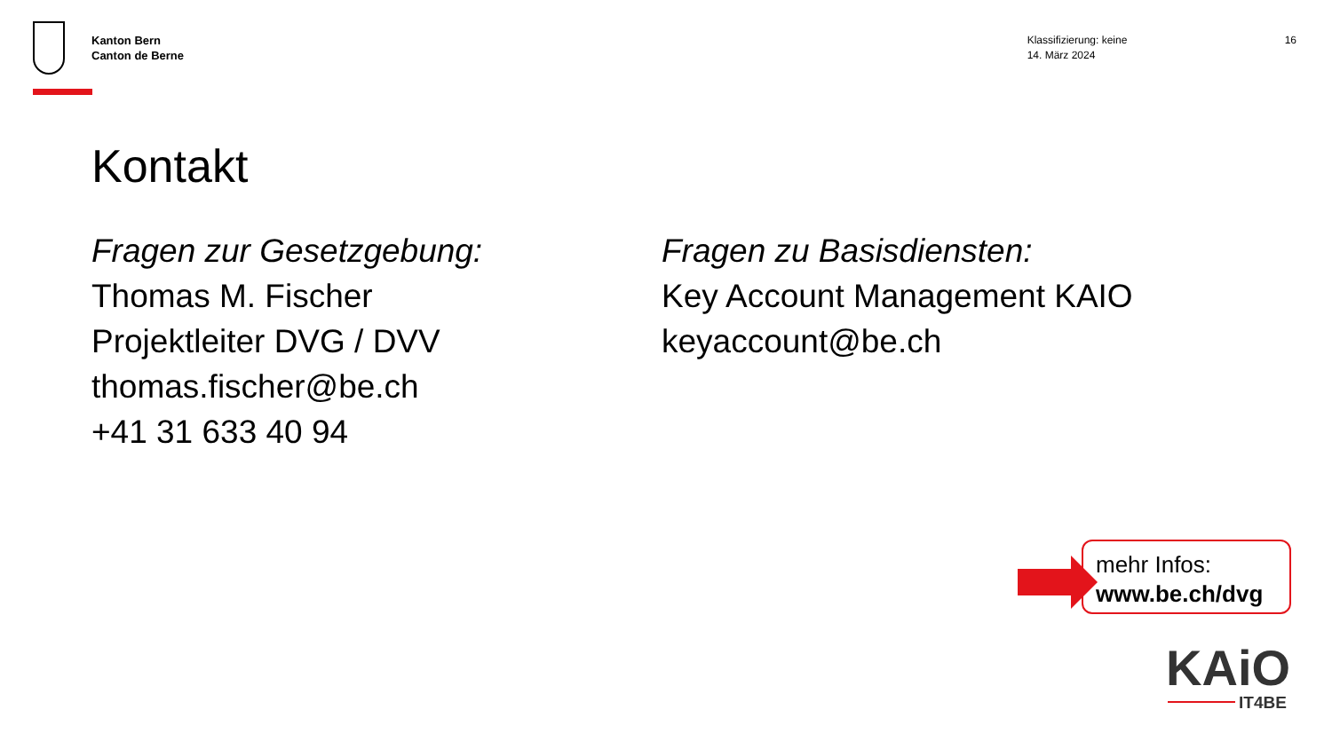Kanton Bern
Canton de Berne
Klassifizierung: keine
14. März 2024
16
Kontakt
Fragen zur Gesetzgebung:
Thomas M. Fischer
Projektleiter DVG / DVV
thomas.fischer@be.ch
+41 31 633 40 94
Fragen zu Basisdiensten:
Key Account Management KAIO
keyaccount@be.ch
mehr Infos:
www.be.ch/dvg
KAiO
IT4BE